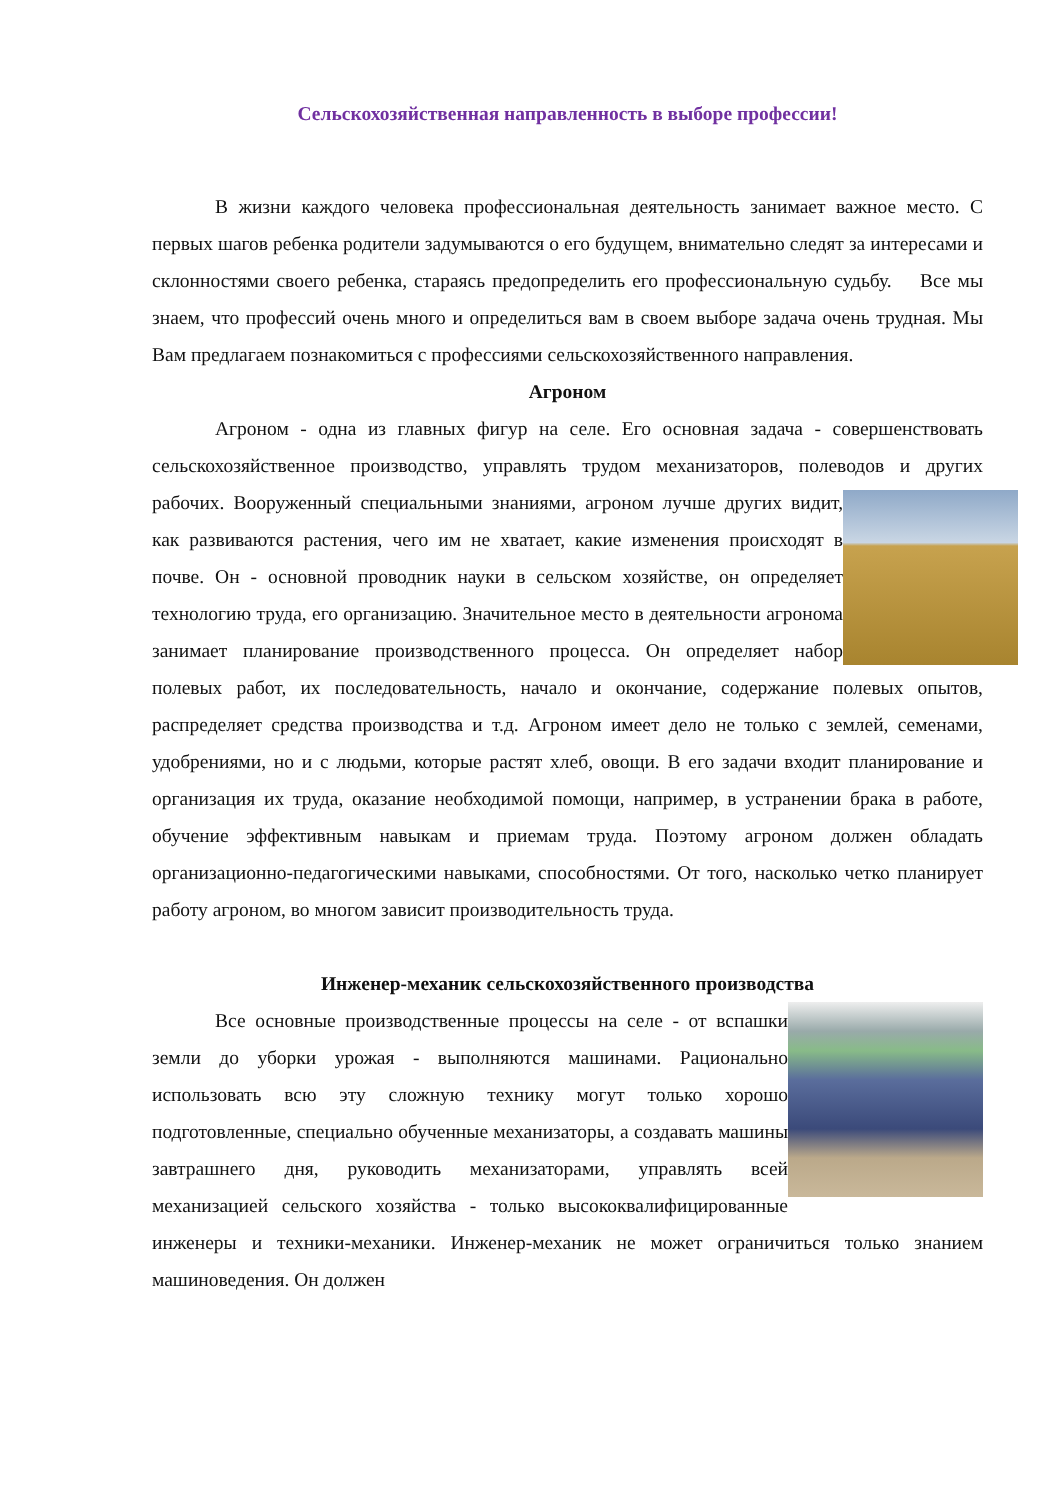Сельскохозяйственная направленность в выборе профессии!
В жизни каждого человека профессиональная деятельность занимает важное место. С первых шагов ребенка родители задумываются о его будущем, внимательно следят за интересами и склонностями своего ребенка, стараясь предопределить его профессиональную судьбу. Все мы знаем, что профессий очень много и определиться вам в своем выборе задача очень трудная. Мы Вам предлагаем познакомиться с профессиями сельскохозяйственного направления.
Агроном
Агроном - одна из главных фигур на селе. Его основная задача - совершенствовать сельскохозяйственное производство, управлять трудом механизаторов, полеводов и других рабочих. Вооруженный специальными знаниями, агроном лучше других видит, как развиваются растения, чего им не хватает, какие изменения происходят в почве. Он - основной проводник науки в сельском хозяйстве, он определяет технологию труда, его организацию. Значительное место в деятельности агронома занимает планирование производственного процесса. Он определяет набор полевых работ, их последовательность, начало и окончание, содержание полевых опытов, распределяет средства производства и т.д. Агроном имеет дело не только с землей, семенами, удобрениями, но и с людьми, которые растят хлеб, овощи. В его задачи входит планирование и организация их труда, оказание необходимой помощи, например, в устранении брака в работе, обучение эффективным навыкам и приемам труда. Поэтому агроном должен обладать организационно-педагогическими навыками, способностями. От того, насколько четко планирует работу агроном, во многом зависит производительность труда.
Инженер-механик сельскохозяйственного производства
Все основные производственные процессы на селе - от вспашки земли до уборки урожая - выполняются машинами. Рационально использовать всю эту сложную технику могут только хорошо подготовленные, специально обученные механизаторы, а создавать машины завтрашнего дня, руководить механизаторами, управлять всей механизацией сельского хозяйства - только высококвалифицированные инженеры и техники-механики. Инженер-механик не может ограничиться только знанием машиноведения. Он должен